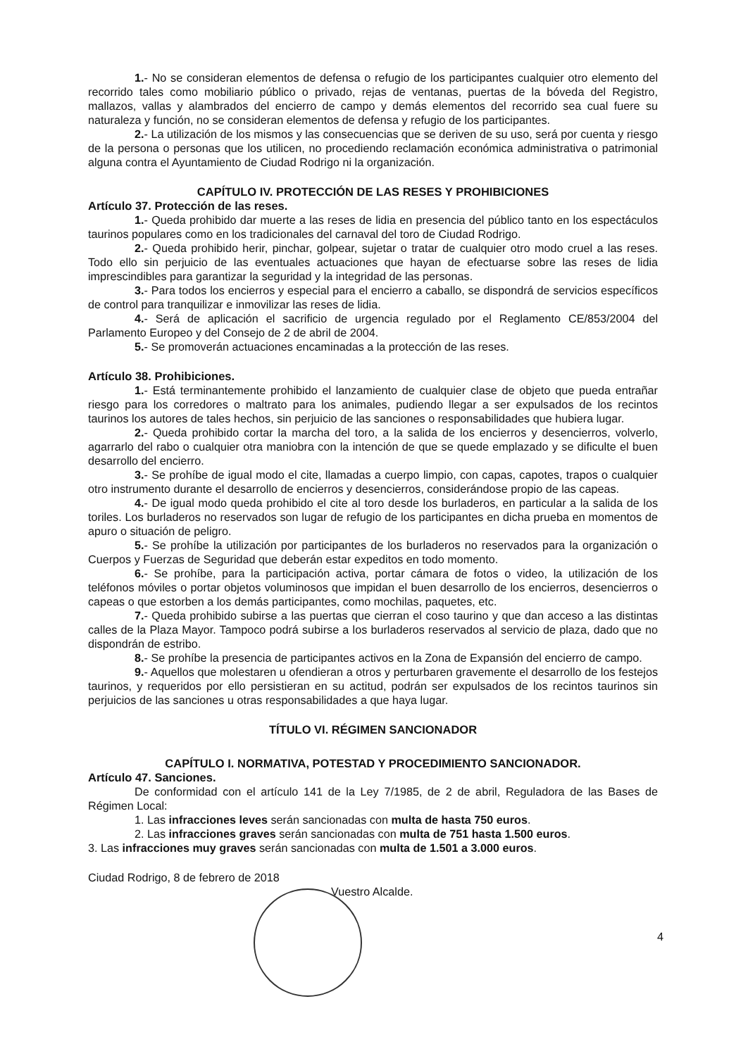1.- No se consideran elementos de defensa o refugio de los participantes cualquier otro elemento del recorrido tales como mobiliario público o privado, rejas de ventanas, puertas de la bóveda del Registro, mallazos, vallas y alambrados del encierro de campo y demás elementos del recorrido sea cual fuere su naturaleza y función, no se consideran elementos de defensa y refugio de los participantes.
2.- La utilización de los mismos y las consecuencias que se deriven de su uso, será por cuenta y riesgo de la persona o personas que los utilicen, no procediendo reclamación económica administrativa o patrimonial alguna contra el Ayuntamiento de Ciudad Rodrigo ni la organización.
CAPÍTULO IV. PROTECCIÓN DE LAS RESES Y PROHIBICIONES
Artículo 37. Protección de las reses.
1.- Queda prohibido dar muerte a las reses de lidia en presencia del público tanto en los espectáculos taurinos populares como en los tradicionales del carnaval del toro de Ciudad Rodrigo.
2.- Queda prohibido herir, pinchar, golpear, sujetar o tratar de cualquier otro modo cruel a las reses. Todo ello sin perjuicio de las eventuales actuaciones que hayan de efectuarse sobre las reses de lidia imprescindibles para garantizar la seguridad y la integridad de las personas.
3.- Para todos los encierros y especial para el encierro a caballo, se dispondrá de servicios específicos de control para tranquilizar e inmovilizar las reses de lidia.
4.- Será de aplicación el sacrificio de urgencia regulado por el Reglamento CE/853/2004 del Parlamento Europeo y del Consejo de 2 de abril de 2004.
5.- Se promoverán actuaciones encaminadas a la protección de las reses.
Artículo 38. Prohibiciones.
1.- Está terminantemente prohibido el lanzamiento de cualquier clase de objeto que pueda entrañar riesgo para los corredores o maltrato para los animales, pudiendo llegar a ser expulsados de los recintos taurinos los autores de tales hechos, sin perjuicio de las sanciones o responsabilidades que hubiera lugar.
2.- Queda prohibido cortar la marcha del toro, a la salida de los encierros y desencierros, volverlo, agarrarlo del rabo o cualquier otra maniobra con la intención de que se quede emplazado y se dificulte el buen desarrollo del encierro.
3.- Se prohíbe de igual modo el cite, llamadas a cuerpo limpio, con capas, capotes, trapos o cualquier otro instrumento durante el desarrollo de encierros y desencierros, considerándose propio de las capeas.
4.- De igual modo queda prohibido el cite al toro desde los burladeros, en particular a la salida de los toriles. Los burladeros no reservados son lugar de refugio de los participantes en dicha prueba en momentos de apuro o situación de peligro.
5.- Se prohíbe la utilización por participantes de los burladeros no reservados para la organización o Cuerpos y Fuerzas de Seguridad que deberán estar expeditos en todo momento.
6.- Se prohíbe, para la participación activa, portar cámara de fotos o video, la utilización de los teléfonos móviles o portar objetos voluminosos que impidan el buen desarrollo de los encierros, desencierros o capeas o que estorben a los demás participantes, como mochilas, paquetes, etc.
7.- Queda prohibido subirse a las puertas que cierran el coso taurino y que dan acceso a las distintas calles de la Plaza Mayor. Tampoco podrá subirse a los burladeros reservados al servicio de plaza, dado que no dispondrán de estribo.
8.- Se prohíbe la presencia de participantes activos en la Zona de Expansión del encierro de campo.
9.- Aquellos que molestaren u ofendieran a otros y perturbaren gravemente el desarrollo de los festejos taurinos, y requeridos por ello persistieran en su actitud, podrán ser expulsados de los recintos taurinos sin perjuicios de las sanciones u otras responsabilidades a que haya lugar.
TÍTULO VI. RÉGIMEN SANCIONADOR
CAPÍTULO I. NORMATIVA, POTESTAD Y PROCEDIMIENTO SANCIONADOR.
Artículo 47. Sanciones.
De conformidad con el artículo 141 de la Ley 7/1985, de 2 de abril, Reguladora de las Bases de Régimen Local:
1. Las infracciones leves serán sancionadas con multa de hasta 750 euros.
2. Las infracciones graves serán sancionadas con multa de 751 hasta 1.500 euros.
3. Las infracciones muy graves serán sancionadas con multa de 1.501 a 3.000 euros.
Ciudad Rodrigo, 8 de febrero de 2018
Vuestro Alcalde.
4